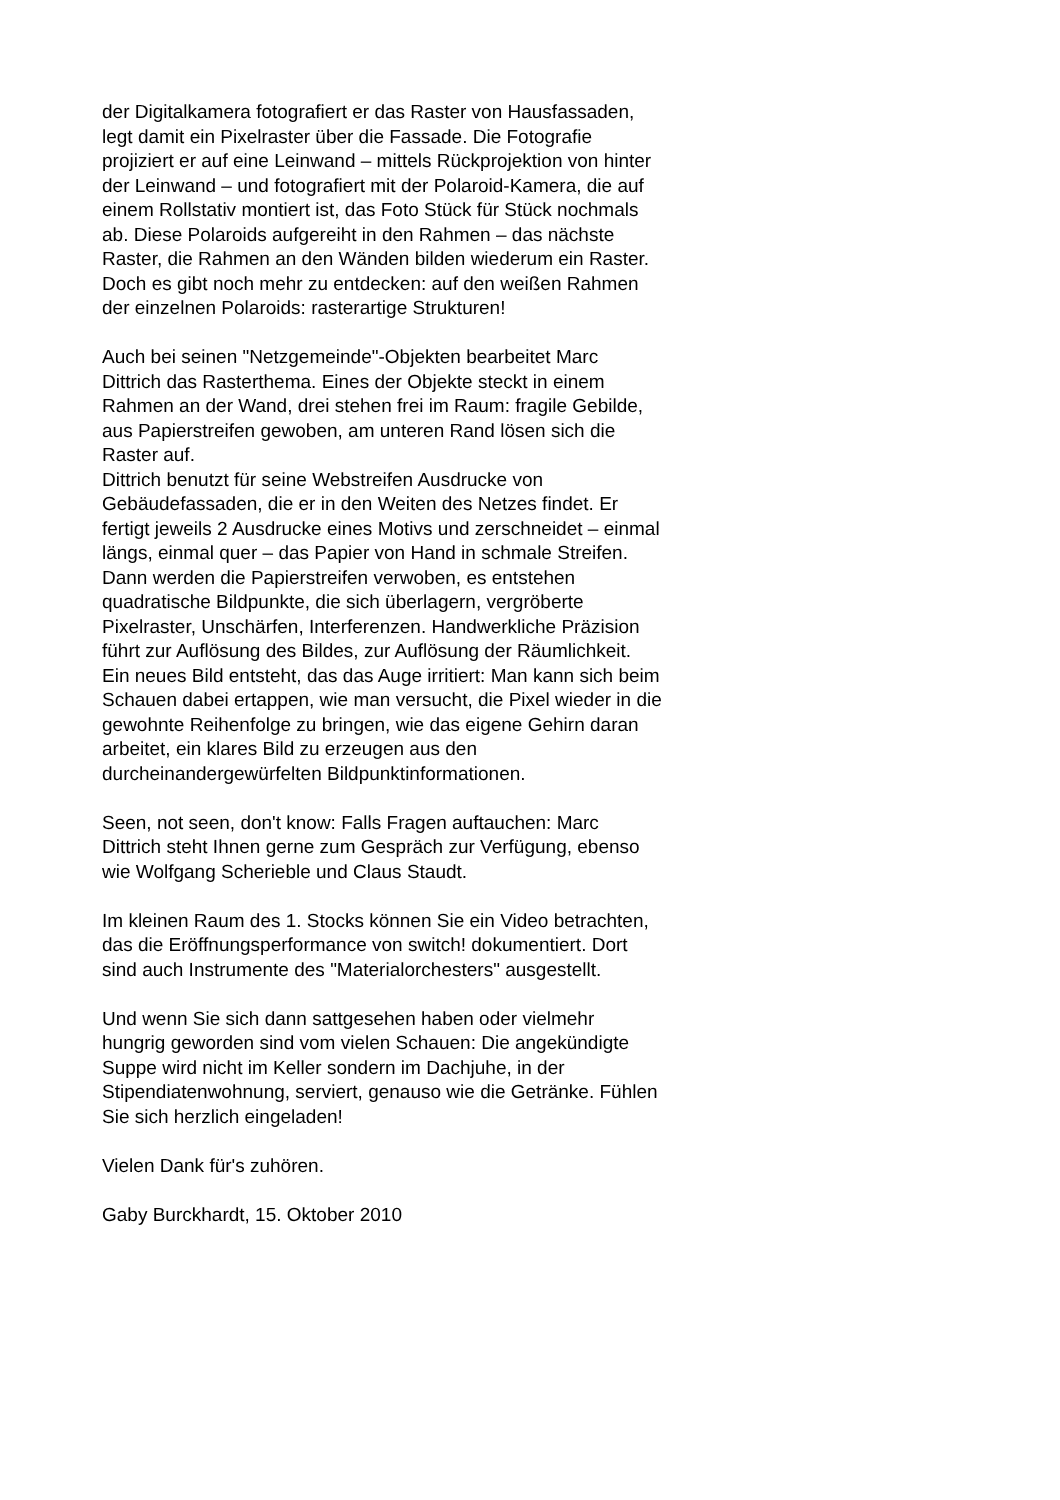der Digitalkamera fotografiert er das Raster von Hausfassaden, legt damit ein Pixelraster über die Fassade. Die Fotografie projiziert er auf eine Leinwand – mittels Rückprojektion von hinter der Leinwand – und fotografiert mit der Polaroid-Kamera, die auf einem Rollstativ montiert ist, das Foto Stück für Stück nochmals ab. Diese Polaroids aufgereiht in den Rahmen – das nächste Raster, die Rahmen an den Wänden bilden wiederum ein Raster. Doch es gibt noch mehr zu entdecken: auf den weißen Rahmen der einzelnen Polaroids: rasterartige Strukturen!
Auch bei seinen "Netzgemeinde"-Objekten bearbeitet Marc Dittrich das Rasterthema. Eines der Objekte steckt in einem Rahmen an der Wand, drei stehen frei im Raum: fragile Gebilde, aus Papierstreifen gewoben, am unteren Rand lösen sich die Raster auf.
Dittrich benutzt für seine Webstreifen Ausdrucke von Gebäudefassaden, die er in den Weiten des Netzes findet. Er fertigt jeweils 2 Ausdrucke eines Motivs und zerschneidet – einmal längs, einmal quer – das Papier von Hand in schmale Streifen. Dann werden die Papierstreifen verwoben, es entstehen quadratische Bildpunkte, die sich überlagern, vergröberte Pixelraster, Unschärfen, Interferenzen. Handwerkliche Präzision führt zur Auflösung des Bildes, zur Auflösung der Räumlichkeit. Ein neues Bild entsteht, das das Auge irritiert: Man kann sich beim Schauen dabei ertappen, wie man versucht, die Pixel wieder in die gewohnte Reihenfolge zu bringen, wie das eigene Gehirn daran arbeitet, ein klares Bild zu erzeugen aus den durcheinandergewürfelten Bildpunktinformationen.
Seen, not seen, don't know: Falls Fragen auftauchen: Marc Dittrich steht Ihnen gerne zum Gespräch zur Verfügung, ebenso wie Wolfgang Scherieble und Claus Staudt.
Im kleinen Raum des 1. Stocks können Sie ein Video betrachten, das die Eröffnungsperformance von switch! dokumentiert. Dort sind auch Instrumente des "Materialorchesters" ausgestellt.
Und wenn Sie sich dann sattgesehen haben oder vielmehr hungrig geworden sind vom vielen Schauen: Die angekündigte Suppe wird nicht im Keller sondern im Dachjuhe, in der Stipendiatenwohnung, serviert, genauso wie die Getränke. Fühlen Sie sich herzlich eingeladen!
Vielen Dank für's zuhören.
Gaby Burckhardt, 15. Oktober 2010